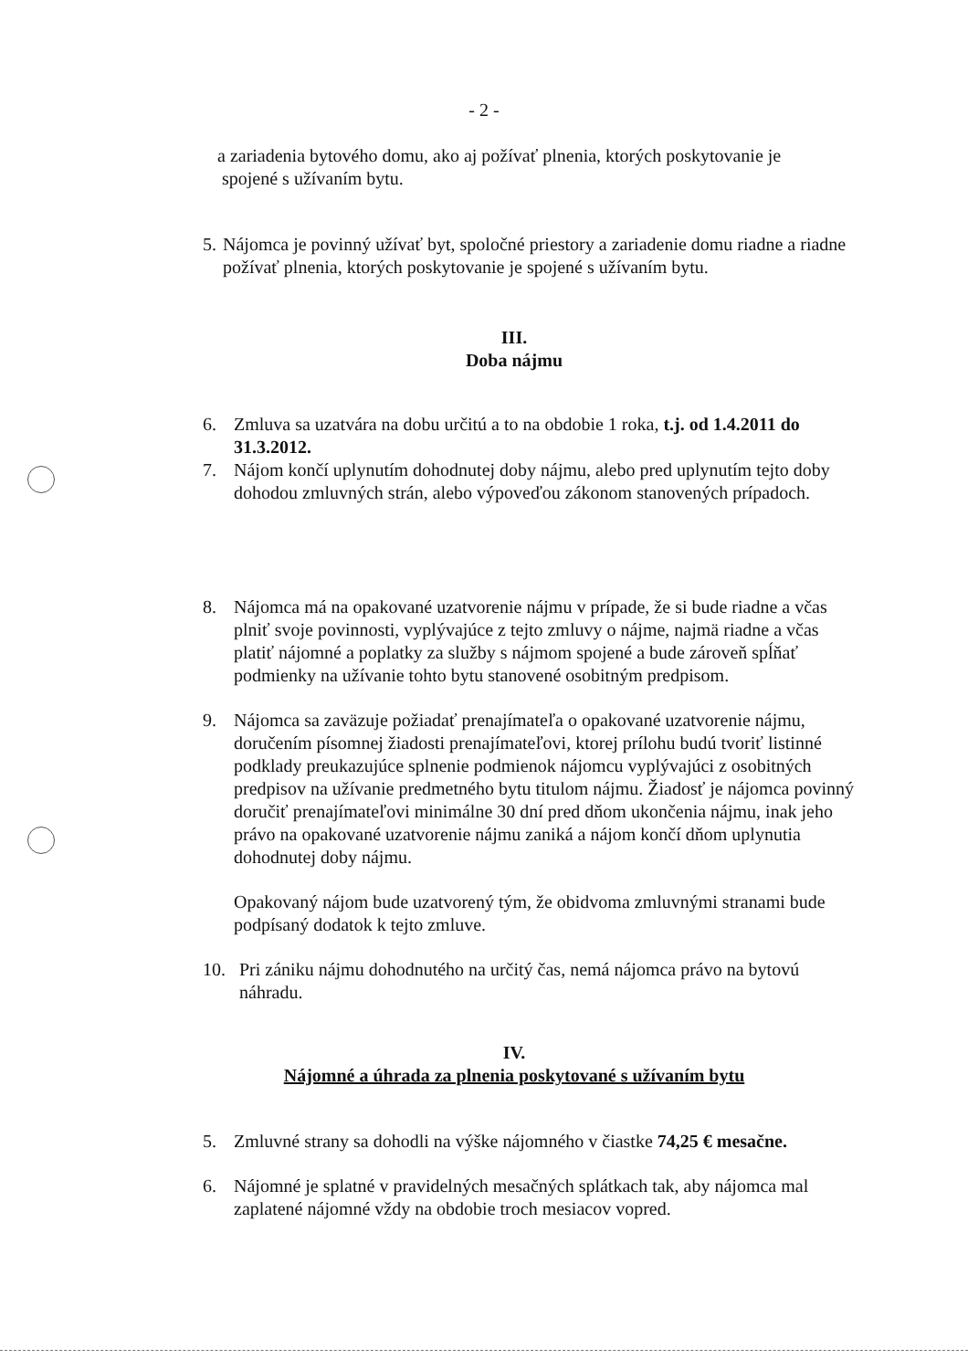- 2 -
a zariadenia bytového domu, ako aj požívať plnenia, ktorých poskytovanie je
spojené s užívaním bytu.
5. Nájomca je povinný užívať byt, spoločné priestory a zariadenie domu riadne a riadne požívať plnenia, ktorých poskytovanie je spojené s užívaním bytu.
III.
Doba nájmu
6. Zmluva sa uzatvára na dobu určitú a to na obdobie 1 roka, t.j. od 1.4.2011 do 31.3.2012.
7. Nájom končí uplynutím dohodnutej doby nájmu, alebo pred uplynutím tejto doby dohodou zmluvných strán, alebo výpoveďou zákonom stanovených prípadoch.
8. Nájomca má na opakované uzatvorenie nájmu v prípade, že si bude riadne a včas plniť svoje povinnosti, vyplývajúce z tejto zmluvy o nájme, najmä riadne a včas platiť nájomné a poplatky za služby s nájmom spojené a bude zároveň spĺňať podmienky na užívanie tohto bytu stanovené osobitným predpisom.
9. Nájomca sa zaväzuje požiadať prenajímateľa o opakované uzatvorenie nájmu, doručením písomnej žiadosti prenajímateľovi, ktorej prílohu budú tvoriť listinné podklady preukazujúce splnenie podmienok nájomcu vyplývajúci z osobitných predpisov na užívanie predmetného bytu titulom nájmu. Žiadosť je nájomca povinný doručiť prenajímateľovi minimálne 30 dní pred dňom ukončenia nájmu, inak jeho právo na opakované uzatvorenie nájmu zaniká a nájom končí dňom uplynutia dohodnutej doby nájmu.
Opakovaný nájom bude uzatvorený tým, že obidvoma zmluvnými stranami bude podpísaný dodatok k tejto zmluve.
10. Pri zániku nájmu dohodnutého na určitý čas, nemá nájomca právo na bytovú náhradu.
IV.
Nájomné a úhrada za plnenia poskytované s užívaním bytu
5. Zmluvné strany sa dohodli na výške nájomného v čiastke 74,25 € mesačne.
6. Nájomné je splatné v pravidelných mesačných splátkach tak, aby nájomca mal zaplatené nájomné vždy na obdobie troch mesiacov vopred.